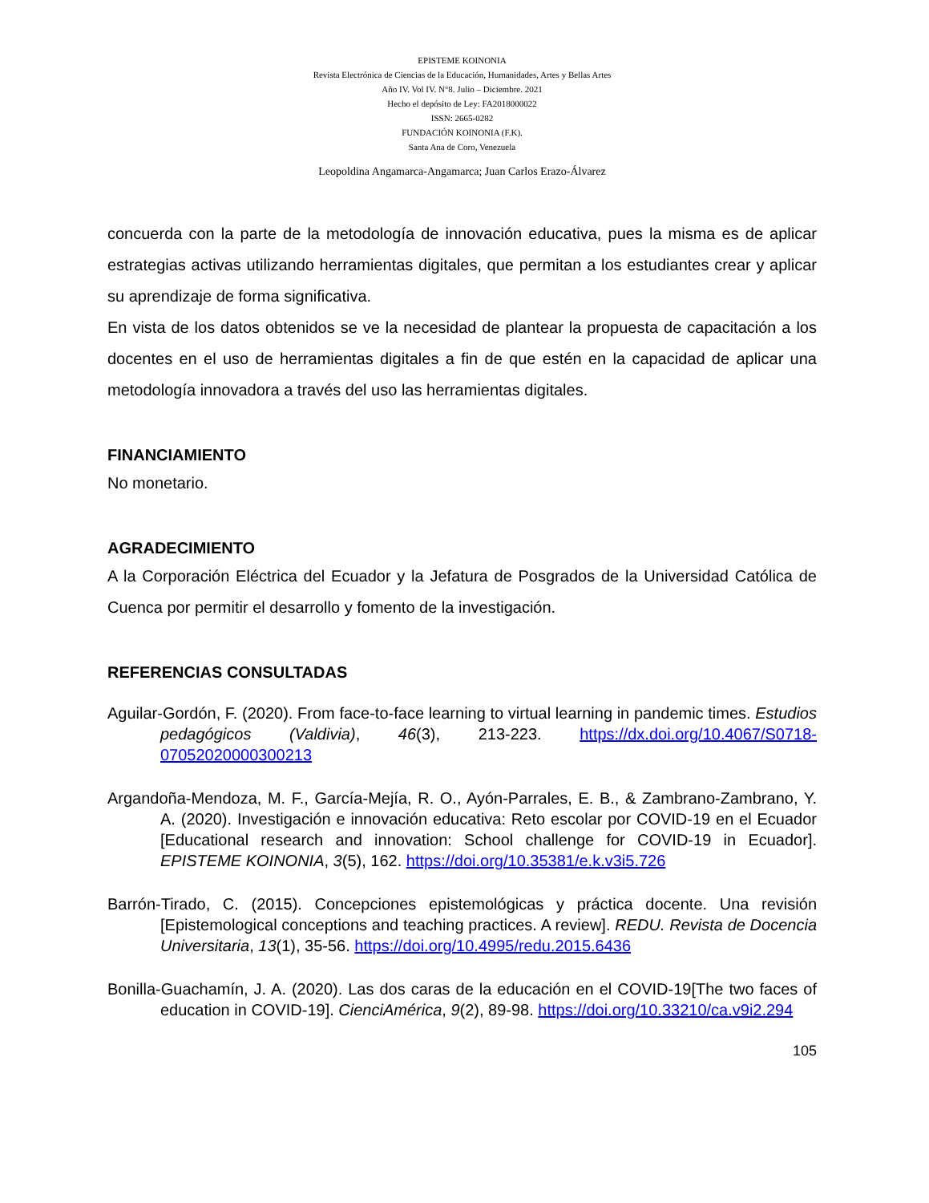EPISTEME KOINONIA
Revista Electrónica de Ciencias de la Educación, Humanidades, Artes y Bellas Artes
Año IV. Vol IV. N°8. Julio – Diciembre. 2021
Hecho el depósito de Ley: FA2018000022
ISSN: 2665-0282
FUNDACIÓN KOINONIA (F.K).
Santa Ana de Coro, Venezuela
Leopoldina Angamarca-Angamarca; Juan Carlos Erazo-Álvarez
concuerda con la parte de la metodología de innovación educativa, pues la misma es de aplicar estrategias activas utilizando herramientas digitales, que permitan a los estudiantes crear y aplicar su aprendizaje de forma significativa.
En vista de los datos obtenidos se ve la necesidad de plantear la propuesta de capacitación a los docentes en el uso de herramientas digitales a fin de que estén en la capacidad de aplicar una metodología innovadora a través del uso las herramientas digitales.
FINANCIAMIENTO
No monetario.
AGRADECIMIENTO
A la Corporación Eléctrica del Ecuador y la Jefatura de Posgrados de la Universidad Católica de Cuenca por permitir el desarrollo y fomento de la investigación.
REFERENCIAS CONSULTADAS
Aguilar-Gordón, F. (2020). From face-to-face learning to virtual learning in pandemic times. Estudios pedagógicos (Valdivia), 46(3), 213-223. https://dx.doi.org/10.4067/S0718-07052020000300213
Argandoña-Mendoza, M. F., García-Mejía, R. O., Ayón-Parrales, E. B., & Zambrano-Zambrano, Y. A. (2020). Investigación e innovación educativa: Reto escolar por COVID-19 en el Ecuador [Educational research and innovation: School challenge for COVID-19 in Ecuador]. EPISTEME KOINONIA, 3(5), 162. https://doi.org/10.35381/e.k.v3i5.726
Barrón-Tirado, C. (2015). Concepciones epistemológicas y práctica docente. Una revisión [Epistemological conceptions and teaching practices. A review]. REDU. Revista de Docencia Universitaria, 13(1), 35-56. https://doi.org/10.4995/redu.2015.6436
Bonilla-Guachamín, J. A. (2020). Las dos caras de la educación en el COVID-19[The two faces of education in COVID-19]. CienciAmérica, 9(2), 89-98. https://doi.org/10.33210/ca.v9i2.294
105